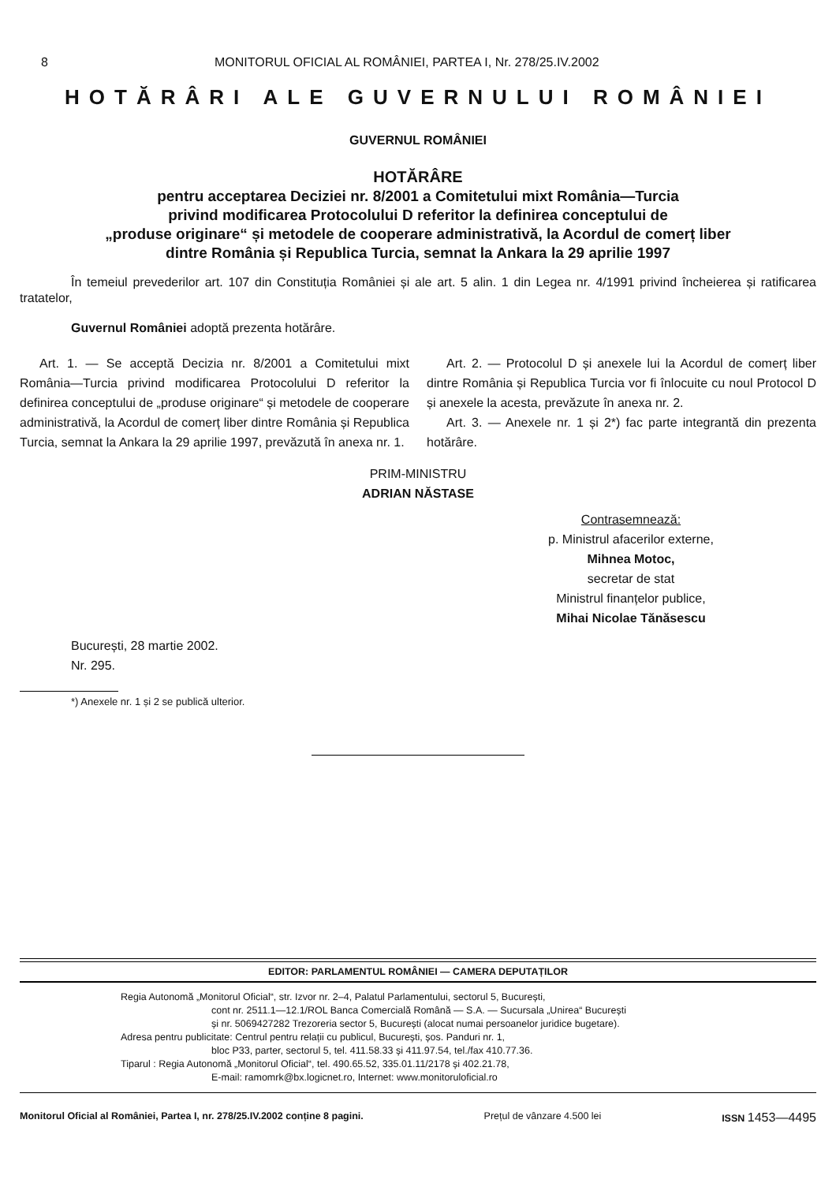8 MONITORUL OFICIAL AL ROMÂNIEI, PARTEA I, Nr. 278/25.IV.2002
HOTĂRÂRI ALE GUVERNULUI ROMÂNIEI
GUVERNUL ROMÂNIEI
HOTĂRÂRE
pentru acceptarea Deciziei nr. 8/2001 a Comitetului mixt România—Turcia
privind modificarea Protocolului D referitor la definirea conceptului de
„produse originare“ și metodele de cooperare administrativă, la Acordul de comerț liber
dintre România și Republica Turcia, semnat la Ankara la 29 aprilie 1997
În temeiul prevederilor art. 107 din Constituția României și ale art. 5 alin. 1 din Legea nr. 4/1991 privind încheierea și ratificarea tratatelor,
Guvernul României adoptă prezenta hotărâre.
Art. 1. — Se acceptă Decizia nr. 8/2001 a Comitetului mixt România—Turcia privind modificarea Protocolului D referitor la definirea conceptului de „produse originare“ și metodele de cooperare administrativă, la Acordul de comerț liber dintre România și Republica Turcia, semnat la Ankara la 29 aprilie 1997, prevăzută în anexa nr. 1.
Art. 2. — Protocolul D și anexele lui la Acordul de comerț liber dintre România și Republica Turcia vor fi înlocuite cu noul Protocol D și anexele la acesta, prevăzute în anexa nr. 2.
Art. 3. — Anexele nr. 1 și 2*) fac parte integrantă din prezenta hotărâre.
PRIM-MINISTRU
ADRIAN NĂSTASE
Contrasemnează:
p. Ministrul afacerilor externe,
Mihnea Motoc,
secretar de stat
Ministrul finanțelor publice,
Mihai Nicolae Tănăsescu
București, 28 martie 2002.
Nr. 295.
*) Anexele nr. 1 și 2 se publică ulterior.
EDITOR: PARLAMENTUL ROMÂNIEI — CAMERA DEPUTAȚILOR
Regia Autonomă „Monitorul Oficial“, str. Izvor nr. 2–4, Palatul Parlamentului, sectorul 5, București,
cont nr. 2511.1—12.1/ROL Banca Comercială Română — S.A. — Sucursala „Unirea“ București
și nr. 5069427282 Trezoreria sector 5, București (alocat numai persoanelor juridice bugetare).
Adresa pentru publicitate: Centrul pentru relații cu publicul, București, șos. Panduri nr. 1,
bloc P33, parter, sectorul 5, tel. 411.58.33 și 411.97.54, tel./fax 410.77.36.
Tiparul : Regia Autonomă „Monitorul Oficial“, tel. 490.65.52, 335.01.11/2178 și 402.21.78,
E-mail: ramomrk@bx.logicnet.ro, Internet: www.monitoruloficial.ro
Monitorul Oficial al României, Partea I, nr. 278/25.IV.2002 conține 8 pagini. Prețul de vânzare 4.500 lei ISSN 1453—4495